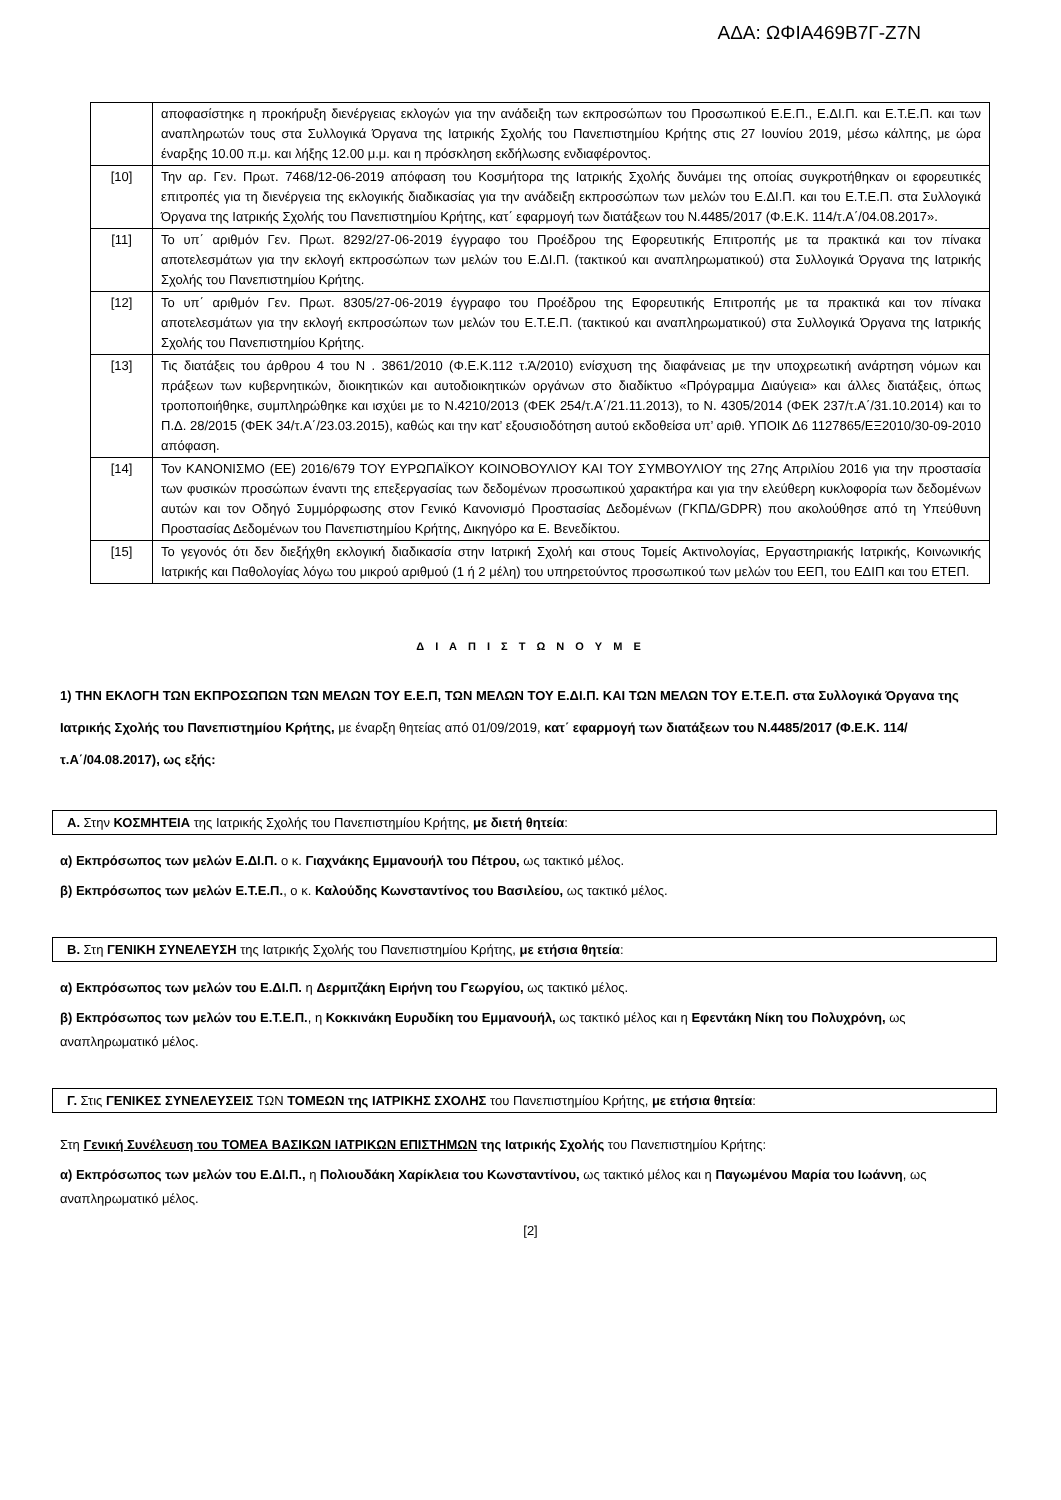ΑΔΑ: ΩΦΙΑ469Β7Γ-Ζ7Ν
| | αποφασίστηκε η προκήρυξη διενέργειας εκλογών για την ανάδειξη των εκπροσώπων του Προσωπικού Ε.Ε.Π., Ε.ΔΙ.Π. και Ε.Τ.Ε.Π. και των αναπληρωτών τους στα Συλλογικά Όργανα της Ιατρικής Σχολής του Πανεπιστημίου Κρήτης στις 27 Ιουνίου 2019, μέσω κάλπης, με ώρα έναρξης 10.00 π.μ. και λήξης 12.00 μ.μ. και η πρόσκληση εκδήλωσης ενδιαφέροντος. |
| [10] | Την αρ. Γεν. Πρωτ. 7468/12-06-2019 απόφαση του Κοσμήτορα της Ιατρικής Σχολής δυνάμει της οποίας συγκροτήθηκαν οι εφορευτικές επιτροπές για τη διενέργεια της εκλογικής διαδικασίας για την ανάδειξη εκπροσώπων των μελών του Ε.ΔΙ.Π. και του Ε.Τ.Ε.Π. στα Συλλογικά Όργανα της Ιατρικής Σχολής του Πανεπιστημίου Κρήτης, κατ΄ εφαρμογή των διατάξεων του Ν.4485/2017 (Φ.Ε.Κ. 114/τ.Α΄/04.08.2017». |
| [11] | Το υπ΄ αριθμόν Γεν. Πρωτ. 8292/27-06-2019 έγγραφο του Προέδρου της Εφορευτικής Επιτροπής με τα πρακτικά και τον πίνακα αποτελεσμάτων για την εκλογή εκπροσώπων των μελών του Ε.ΔΙ.Π. (τακτικού και αναπληρωματικού) στα Συλλογικά Όργανα της Ιατρικής Σχολής του Πανεπιστημίου Κρήτης. |
| [12] | Το υπ΄ αριθμόν Γεν. Πρωτ. 8305/27-06-2019 έγγραφο του Προέδρου της Εφορευτικής Επιτροπής με τα πρακτικά και τον πίνακα αποτελεσμάτων για την εκλογή εκπροσώπων των μελών του Ε.Τ.Ε.Π. (τακτικού και αναπληρωματικού) στα Συλλογικά Όργανα της Ιατρικής Σχολής του Πανεπιστημίου Κρήτης. |
| [13] | Τις διατάξεις του άρθρου 4 του Ν . 3861/2010 (Φ.Ε.Κ.112 τ.Ά/2010) ενίσχυση της διαφάνειας με την υποχρεωτική ανάρτηση νόμων και πράξεων των κυβερνητικών, διοικητικών και αυτοδιοικητικών οργάνων στο διαδίκτυο «Πρόγραμμα Διαύγεια» και άλλες διατάξεις, όπως τροποποιήθηκε, συμπληρώθηκε και ισχύει με το Ν.4210/2013 (ΦΕΚ 254/τ.Α΄/21.11.2013), το Ν. 4305/2014 (ΦΕΚ 237/τ.Α΄/31.10.2014) και το Π.Δ. 28/2015 (ΦΕΚ 34/τ.Α΄/23.03.2015), καθώς και την κατ’ εξουσιοδότηση αυτού εκδοθείσα υπ’ αριθ. ΥΠΟΙΚ Δ6 1127865/ΕΞ2010/30-09-2010 απόφαση. |
| [14] | Τον ΚΑΝΟΝΙΣΜΟ (ΕΕ) 2016/679 ΤΟΥ ΕΥΡΩΠΑΪΚΟΥ ΚΟΙΝΟΒΟΥΛΙΟΥ ΚΑΙ ΤΟΥ ΣΥΜΒΟΥΛΙΟΥ της 27ης Απριλίου 2016 για την προστασία των φυσικών προσώπων έναντι της επεξεργασίας των δεδομένων προσωπικού χαρακτήρα και για την ελεύθερη κυκλοφορία των δεδομένων αυτών και τον Οδηγό Συμμόρφωσης στον Γενικό Κανονισμό Προστασίας Δεδομένων (ΓΚΠΔ/GDPR) που ακολούθησε από τη Υπεύθυνη Προστασίας Δεδομένων του Πανεπιστημίου Κρήτης, Δικηγόρο κα Ε. Βενεδίκτου. |
| [15] | Το γεγονός ότι δεν διεξήχθη εκλογική διαδικασία στην Ιατρική Σχολή και στους Τομείς Ακτινολογίας, Εργαστηριακής Ιατρικής, Κοινωνικής Ιατρικής και Παθολογίας λόγω του μικρού αριθμού (1 ή 2 μέλη) του υπηρετούντος προσωπικού των μελών του ΕΕΠ, του ΕΔΙΠ και του ΕΤΕΠ. |
Δ Ι Α Π Ι Σ Τ Ω Ν Ο Υ Μ Ε
1) ΤΗΝ ΕΚΛΟΓΗ ΤΩΝ ΕΚΠΡΟΣΩΠΩΝ ΤΩΝ ΜΕΛΩΝ ΤΟΥ Ε.Ε.Π, ΤΩΝ ΜΕΛΩΝ ΤΟΥ Ε.ΔΙ.Π. ΚΑΙ ΤΩΝ ΜΕΛΩΝ ΤΟΥ Ε.Τ.Ε.Π. στα Συλλογικά Όργανα της Ιατρικής Σχολής του Πανεπιστημίου Κρήτης, με έναρξη θητείας από 01/09/2019, κατ΄ εφαρμογή των διατάξεων του Ν.4485/2017 (Φ.Ε.Κ. 114/τ.Α΄/04.08.2017), ως εξής:
Α. Στην ΚΟΣΜΗΤΕΙΑ της Ιατρικής Σχολής του Πανεπιστημίου Κρήτης, με διετή θητεία:
α) Εκπρόσωπος των μελών Ε.ΔΙ.Π. ο κ. Γιαχνάκης Εμμανουήλ του Πέτρου, ως τακτικό μέλος.
β) Εκπρόσωπος των μελών Ε.Τ.Ε.Π., ο κ. Καλούδης Κωνσταντίνος του Βασιλείου, ως τακτικό μέλος.
Β. Στη ΓΕΝΙΚΗ ΣΥΝΕΛΕΥΣΗ της Ιατρικής Σχολής του Πανεπιστημίου Κρήτης, με ετήσια θητεία:
α) Εκπρόσωπος των μελών του Ε.ΔΙ.Π. η Δερμιτζάκη Ειρήνη του Γεωργίου, ως τακτικό μέλος.
β) Εκπρόσωπος των μελών του Ε.Τ.Ε.Π., η Κοκκινάκη Ευρυδίκη του Εμμανουήλ, ως τακτικό μέλος και η Εφεντάκη Νίκη του Πολυχρόνη, ως αναπληρωματικό μέλος.
Γ. Στις ΓΕΝΙΚΕΣ ΣΥΝΕΛΕΥΣΕΙΣ ΤΩΝ ΤΟΜΕΩΝ της ΙΑΤΡΙΚΗΣ ΣΧΟΛΗΣ του Πανεπιστημίου Κρήτης, με ετήσια θητεία:
Στη Γενική Συνέλευση του ΤΟΜΕΑ ΒΑΣΙΚΩΝ ΙΑΤΡΙΚΩΝ ΕΠΙΣΤΗΜΩΝ της Ιατρικής Σχολής του Πανεπιστημίου Κρήτης:
α) Εκπρόσωπος των μελών του Ε.ΔΙ.Π., η Πολιουδάκη Χαρίκλεια του Κωνσταντίνου, ως τακτικό μέλος και η Παγωμένου Μαρία του Ιωάννη, ως αναπληρωματικό μέλος.
[2]